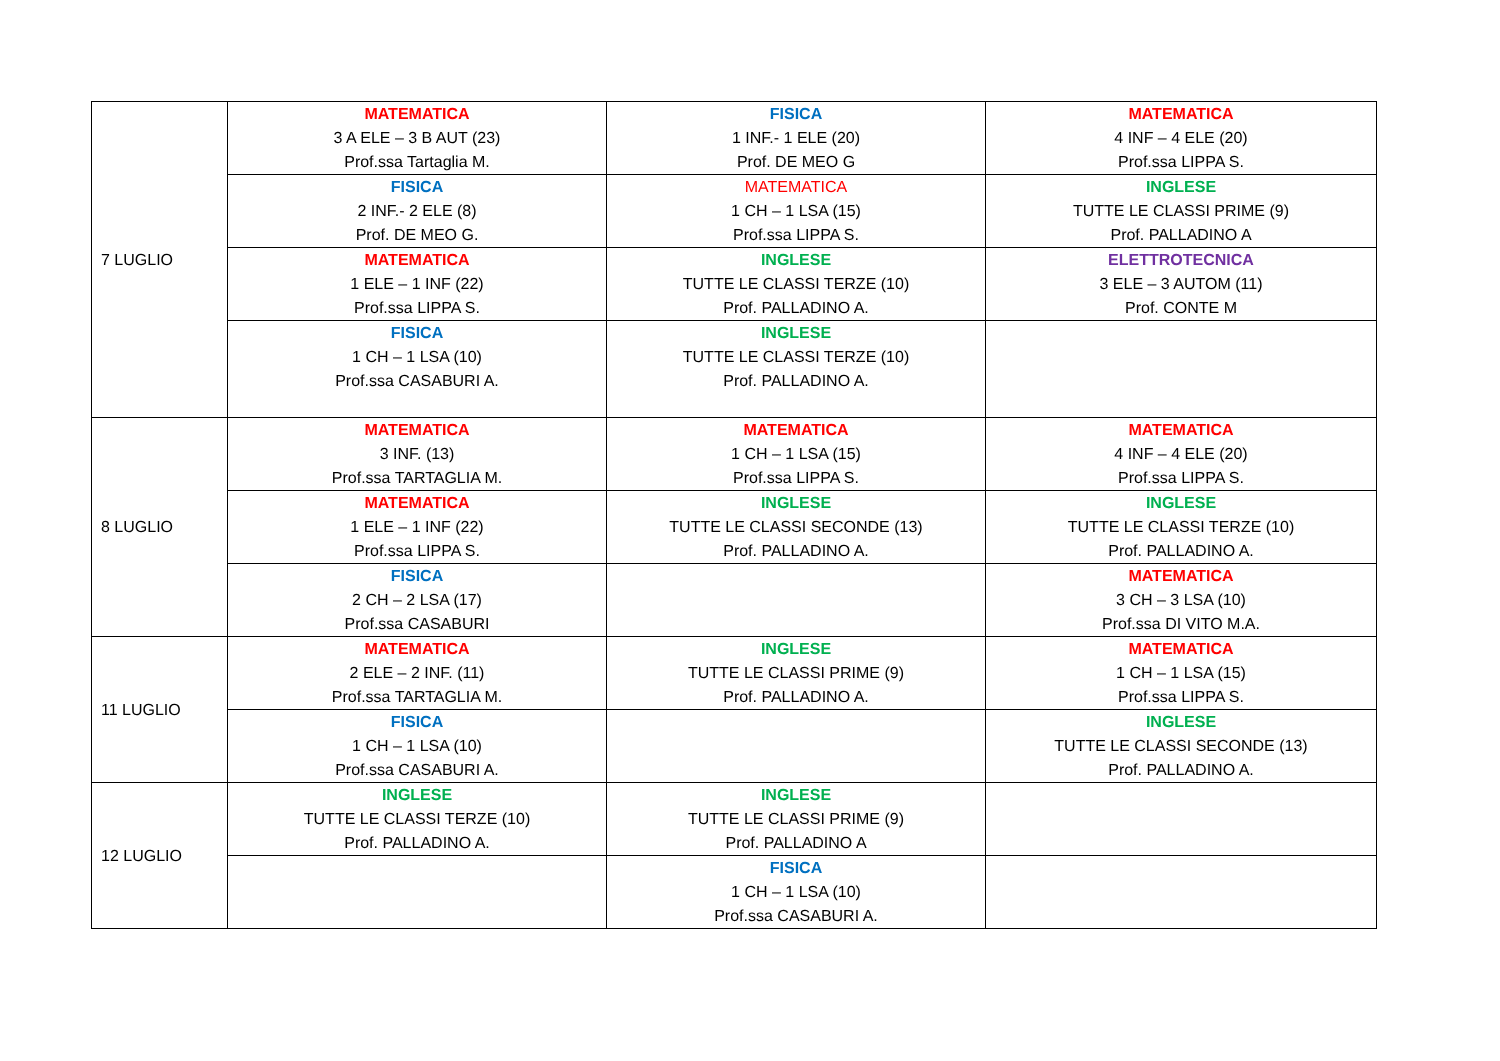| 7 LUGLIO | MATEMATICA 3 A ELE – 3 B AUT (23) Prof.ssa Tartaglia M. | FISICA 1 INF.- 1 ELE (20) Prof. DE MEO G | MATEMATICA 4 INF – 4 ELE (20) Prof.ssa LIPPA S. |
| | FISICA 2 INF.- 2 ELE (8) Prof. DE MEO G. | MATEMATICA 1 CH – 1 LSA (15) Prof.ssa LIPPA S. | INGLESE TUTTE LE CLASSI PRIME (9) Prof. PALLADINO A |
| | MATEMATICA 1 ELE – 1 INF (22) Prof.ssa LIPPA S. | INGLESE TUTTE LE CLASSI TERZE (10) Prof. PALLADINO A. | ELETTROTECNICA 3 ELE – 3 AUTOM (11) Prof. CONTE M |
| | FISICA 1 CH – 1 LSA (10) Prof.ssa CASABURI A. | INGLESE TUTTE LE CLASSI TERZE (10) Prof. PALLADINO A. | |
| 8 LUGLIO | MATEMATICA 3 INF. (13) Prof.ssa TARTAGLIA M. | MATEMATICA 1 CH – 1 LSA (15) Prof.ssa LIPPA S. | MATEMATICA 4 INF – 4 ELE (20) Prof.ssa LIPPA S. |
| | MATEMATICA 1 ELE – 1 INF (22) Prof.ssa LIPPA S. | INGLESE TUTTE LE CLASSI SECONDE (13) Prof. PALLADINO A. | INGLESE TUTTE LE CLASSI TERZE (10) Prof. PALLADINO A. |
| | FISICA 2 CH – 2 LSA (17) Prof.ssa CASABURI | | MATEMATICA 3 CH – 3 LSA (10) Prof.ssa DI VITO M.A. |
| 11 LUGLIO | MATEMATICA 2 ELE – 2 INF. (11) Prof.ssa TARTAGLIA M. | INGLESE TUTTE LE CLASSI PRIME (9) Prof. PALLADINO A. | MATEMATICA 1 CH – 1 LSA (15) Prof.ssa LIPPA S. |
| | FISICA 1 CH – 1 LSA (10) Prof.ssa CASABURI A. | | INGLESE TUTTE LE CLASSI SECONDE (13) Prof. PALLADINO A. |
| 12 LUGLIO | INGLESE TUTTE LE CLASSI TERZE (10) Prof. PALLADINO A. | INGLESE TUTTE LE CLASSI PRIME (9) Prof. PALLADINO A | |
| | | FISICA 1 CH – 1 LSA (10) Prof.ssa CASABURI A. | |